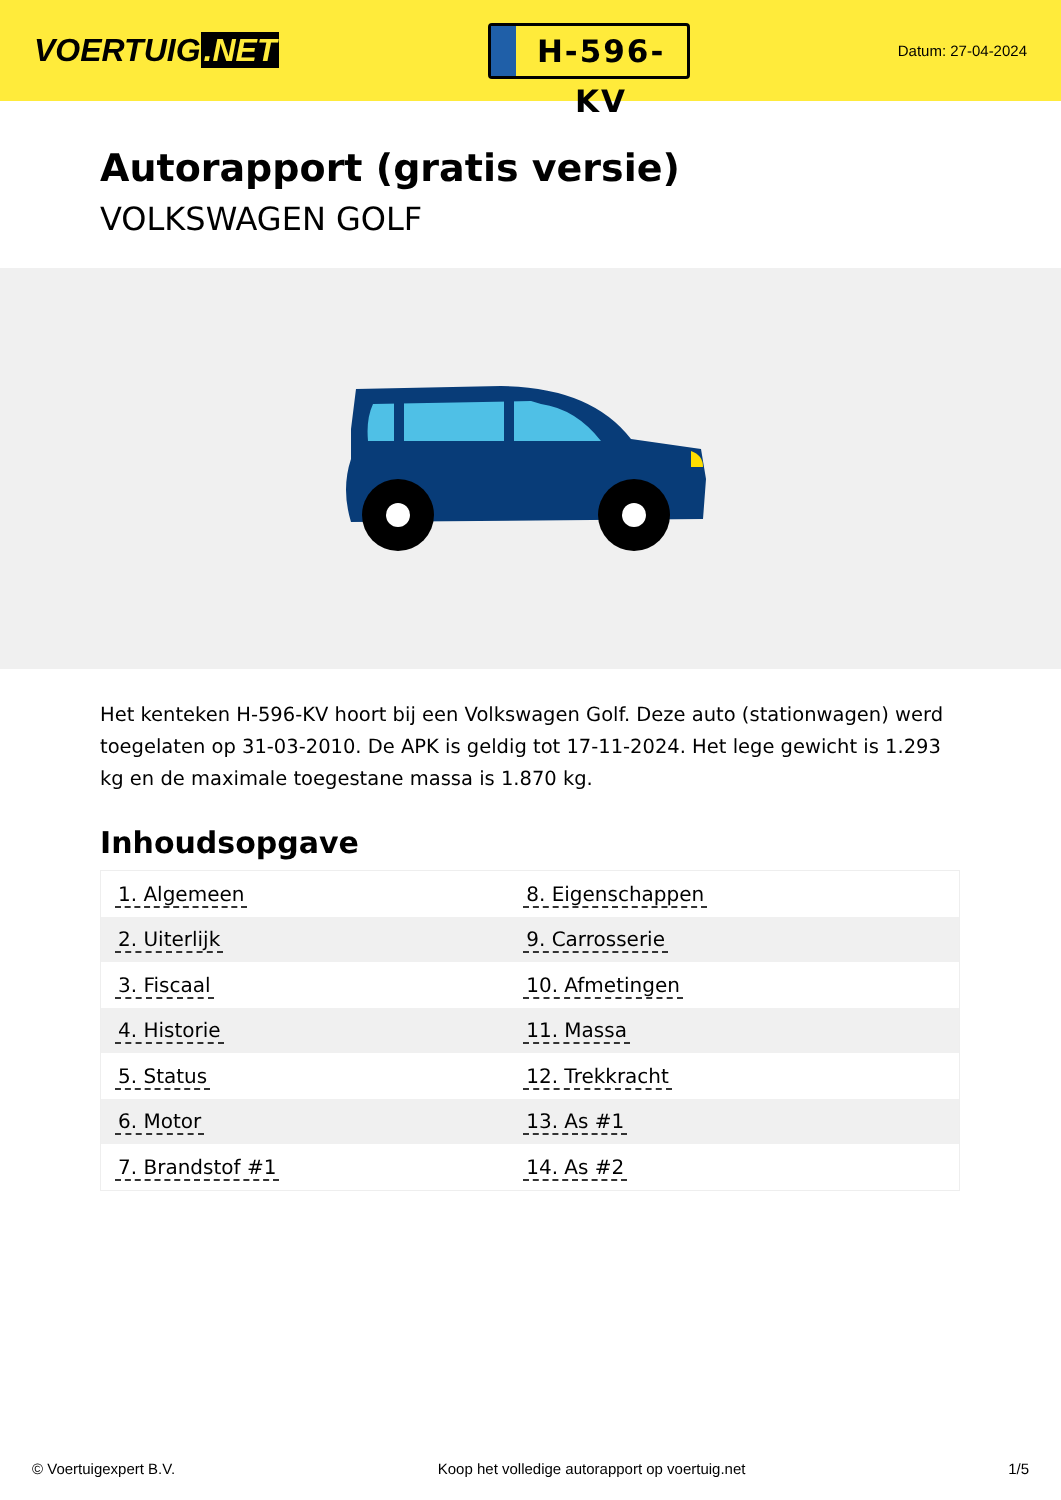VOERTUIG.NET
H-596-KV
Datum: 27-04-2024
Autorapport (gratis versie)
VOLKSWAGEN GOLF
Het kenteken H-596-KV hoort bij een Volkswagen Golf. Deze auto (stationwagen) werd toegelaten op 31-03-2010. De APK is geldig tot 17-11-2024. Het lege gewicht is 1.293 kg en de maximale toegestane massa is 1.870 kg.
Inhoudsopgave
| 1. Algemeen | 8. Eigenschappen |
| 2. Uiterlijk | 9. Carrosserie |
| 3. Fiscaal | 10. Afmetingen |
| 4. Historie | 11. Massa |
| 5. Status | 12. Trekkracht |
| 6. Motor | 13. As #1 |
| 7. Brandstof #1 | 14. As #2 |
© Voertuigexpert B.V. Koop het volledige autorapport op voertuig.net 1/5